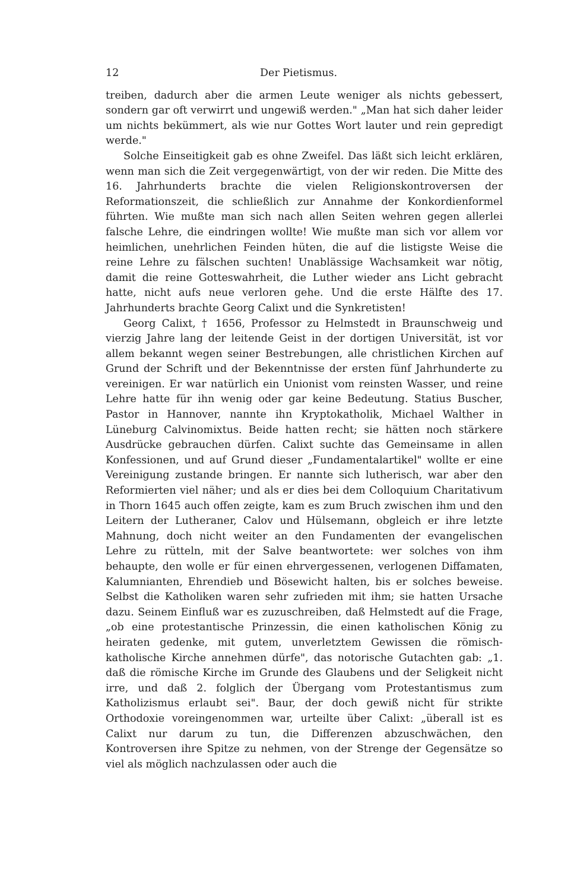12 Der Pietismus.
treiben, dadurch aber die armen Leute weniger als nichts gebessert, sondern gar oft verwirrt und ungewiß werden." „Man hat sich daher leider um nichts bekümmert, als wie nur Gottes Wort lauter und rein gepredigt werde."
Solche Einseitigkeit gab es ohne Zweifel. Das läßt sich leicht erklären, wenn man sich die Zeit vergegenwärtigt, von der wir reden. Die Mitte des 16. Jahrhunderts brachte die vielen Religionskontroversen der Reformationszeit, die schließlich zur Annahme der Konkordienformel führten. Wie mußte man sich nach allen Seiten wehren gegen allerlei falsche Lehre, die eindringen wollte! Wie mußte man sich vor allem vor heimlichen, unehrlichen Feinden hüten, die auf die listigste Weise die reine Lehre zu fälschen suchten! Unablässige Wachsamkeit war nötig, damit die reine Gotteswahrheit, die Luther wieder ans Licht gebracht hatte, nicht aufs neue verloren gehe. Und die erste Hälfte des 17. Jahrhunderts brachte Georg Calixt und die Synkretisten!
Georg Calixt, † 1656, Professor zu Helmstedt in Braunschweig und vierzig Jahre lang der leitende Geist in der dortigen Universität, ist vor allem bekannt wegen seiner Bestrebungen, alle christlichen Kirchen auf Grund der Schrift und der Bekenntnisse der ersten fünf Jahrhunderte zu vereinigen. Er war natürlich ein Unionist vom reinsten Wasser, und reine Lehre hatte für ihn wenig oder gar keine Bedeutung. Statius Buscher, Pastor in Hannover, nannte ihn Kryptokatholik, Michael Walther in Lüneburg Calvinomixtus. Beide hatten recht; sie hätten noch stärkere Ausdrücke gebrauchen dürfen. Calixt suchte das Gemeinsame in allen Konfessionen, und auf Grund dieser „Fundamentalartikel" wollte er eine Vereinigung zustande bringen. Er nannte sich lutherisch, war aber den Reformierten viel näher; und als er dies bei dem Colloquium Charitativum in Thorn 1645 auch offen zeigte, kam es zum Bruch zwischen ihm und den Leitern der Lutheraner, Calov und Hülsemann, obgleich er ihre letzte Mahnung, doch nicht weiter an den Fundamenten der evangelischen Lehre zu rütteln, mit der Salve beantwortete: wer solches von ihm behaupte, den wolle er für einen ehrvergessenen, verlogenen Diffamaten, Kalumnianten, Ehrendieb und Bösewicht halten, bis er solches beweise. Selbst die Katholiken waren sehr zufrieden mit ihm; sie hatten Ursache dazu. Seinem Einfluß war es zuzuschreiben, daß Helmstedt auf die Frage, „ob eine protestantische Prinzessin, die einen katholischen König zu heiraten gedenke, mit gutem, unverletztem Gewissen die römisch-katholische Kirche annehmen dürfe", das notorische Gutachten gab: „1. daß die römische Kirche im Grunde des Glaubens und der Seligkeit nicht irre, und daß 2. folglich der Übergang vom Protestantismus zum Katholizismus erlaubt sei". Baur, der doch gewiß nicht für strikte Orthodoxie voreingenommen war, urteilte über Calixt: „überall ist es Calixt nur darum zu tun, die Differenzen abzuschwächen, den Kontroversen ihre Spitze zu nehmen, von der Strenge der Gegensätze so viel als möglich nachzulassen oder auch die